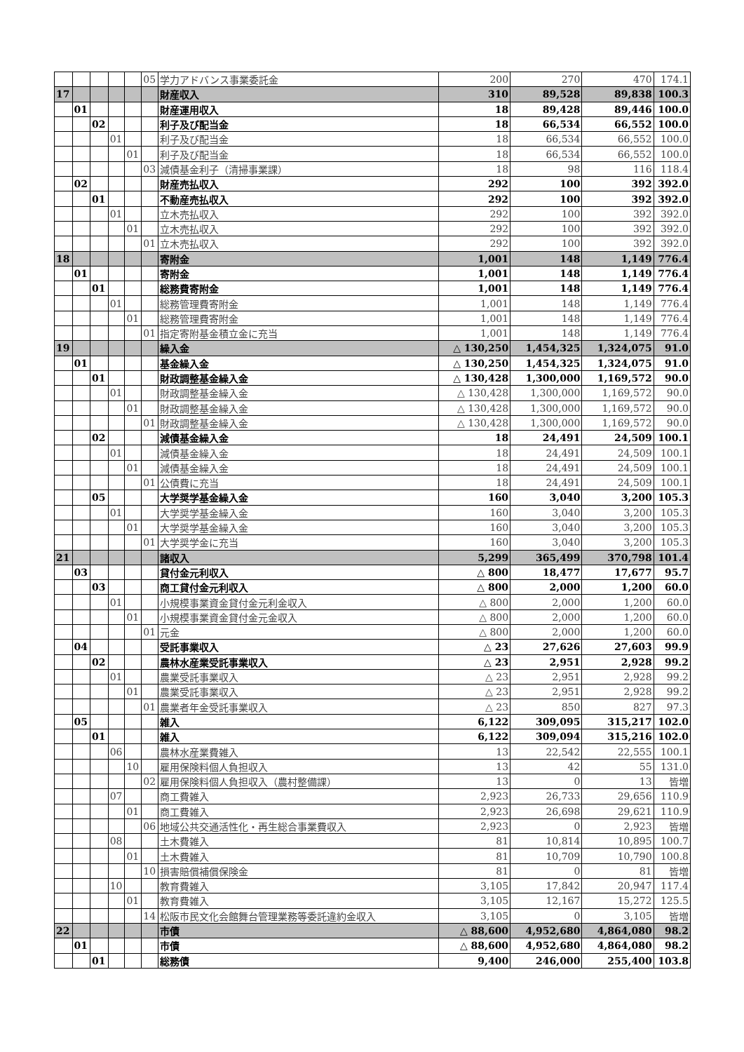| | | | | | 05 | 学力アドバンス事業委託金 | 200 | 270 | 470 | 174.1 |
| 17 | | | | | | 財産収入 | 310 | 89,528 | 89,838 | 100.3 |
| | 01 | | | | | 財産運用収入 | 18 | 89,428 | 89,446 | 100.0 |
| | | 02 | | | | 利子及び配当金 | 18 | 66,534 | 66,552 | 100.0 |
| | | | 01 | | | 利子及び配当金 | 18 | 66,534 | 66,552 | 100.0 |
| | | | | 01 | | 利子及び配当金 | 18 | 66,534 | 66,552 | 100.0 |
| | | | | | 03 | 減債基金利子（清掃事業課） | 18 | 98 | 116 | 118.4 |
| | 02 | | | | | 財産売払収入 | 292 | 100 | 392 | 392.0 |
| | | 01 | | | | 不動産売払収入 | 292 | 100 | 392 | 392.0 |
| | | | 01 | | | 立木売払収入 | 292 | 100 | 392 | 392.0 |
| | | | | 01 | | 立木売払収入 | 292 | 100 | 392 | 392.0 |
| | | | | | 01 | 立木売払収入 | 292 | 100 | 392 | 392.0 |
| 18 | | | | | | 寄附金 | 1,001 | 148 | 1,149 | 776.4 |
| | 01 | | | | | 寄附金 | 1,001 | 148 | 1,149 | 776.4 |
| | | 01 | | | | 総務費寄附金 | 1,001 | 148 | 1,149 | 776.4 |
| | | | 01 | | | 総務管理費寄附金 | 1,001 | 148 | 1,149 | 776.4 |
| | | | | 01 | | 総務管理費寄附金 | 1,001 | 148 | 1,149 | 776.4 |
| | | | | | 01 | 指定寄附基金積立金に充当 | 1,001 | 148 | 1,149 | 776.4 |
| 19 | | | | | | 繰入金 | △ 130,250 | 1,454,325 | 1,324,075 | 91.0 |
| | 01 | | | | | 基金繰入金 | △ 130,250 | 1,454,325 | 1,324,075 | 91.0 |
| | | 01 | | | | 財政調整基金繰入金 | △ 130,428 | 1,300,000 | 1,169,572 | 90.0 |
| | | | 01 | | | 財政調整基金繰入金 | △ 130,428 | 1,300,000 | 1,169,572 | 90.0 |
| | | | | 01 | | 財政調整基金繰入金 | △ 130,428 | 1,300,000 | 1,169,572 | 90.0 |
| | | | | | 01 | 財政調整基金繰入金 | △ 130,428 | 1,300,000 | 1,169,572 | 90.0 |
| | | 02 | | | | 減債基金繰入金 | 18 | 24,491 | 24,509 | 100.1 |
| | | | 01 | | | 減債基金繰入金 | 18 | 24,491 | 24,509 | 100.1 |
| | | | | 01 | | 減債基金繰入金 | 18 | 24,491 | 24,509 | 100.1 |
| | | | | | 01 | 公債費に充当 | 18 | 24,491 | 24,509 | 100.1 |
| | | 05 | | | | 大学奨学基金繰入金 | 160 | 3,040 | 3,200 | 105.3 |
| | | | 01 | | | 大学奨学基金繰入金 | 160 | 3,040 | 3,200 | 105.3 |
| | | | | 01 | | 大学奨学基金繰入金 | 160 | 3,040 | 3,200 | 105.3 |
| | | | | | 01 | 大学奨学金に充当 | 160 | 3,040 | 3,200 | 105.3 |
| 21 | | | | | | 諸収入 | 5,299 | 365,499 | 370,798 | 101.4 |
| | 03 | | | | | 貸付金元利収入 | △ 800 | 18,477 | 17,677 | 95.7 |
| | | 03 | | | | 商工貸付金元利収入 | △ 800 | 2,000 | 1,200 | 60.0 |
| | | | 01 | | | 小規模事業資金貸付金元利金収入 | △ 800 | 2,000 | 1,200 | 60.0 |
| | | | | 01 | | 小規模事業資金貸付金元金収入 | △ 800 | 2,000 | 1,200 | 60.0 |
| | | | | | 01 | 元金 | △ 800 | 2,000 | 1,200 | 60.0 |
| | 04 | | | | | 受託事業収入 | △ 23 | 27,626 | 27,603 | 99.9 |
| | | 02 | | | | 農林水産業受託事業収入 | △ 23 | 2,951 | 2,928 | 99.2 |
| | | | 01 | | | 農業受託事業収入 | △ 23 | 2,951 | 2,928 | 99.2 |
| | | | | 01 | | 農業受託事業収入 | △ 23 | 2,951 | 2,928 | 99.2 |
| | | | | | 01 | 農業者年金受託事業収入 | △ 23 | 850 | 827 | 97.3 |
| | 05 | | | | | 雑入 | 6,122 | 309,095 | 315,217 | 102.0 |
| | | 01 | | | | 雑入 | 6,122 | 309,094 | 315,216 | 102.0 |
| | | | 06 | | | 農林水産業費雑入 | 13 | 22,542 | 22,555 | 100.1 |
| | | | | 10 | | 雇用保険料個人負担収入 | 13 | 42 | 55 | 131.0 |
| | | | | | 02 | 雇用保険料個人負担収入（農村整備課） | 13 | 0 | 13 | 皆増 |
| | | | 07 | | | 商工費雑入 | 2,923 | 26,733 | 29,656 | 110.9 |
| | | | | 01 | | 商工費雑入 | 2,923 | 26,698 | 29,621 | 110.9 |
| | | | | | 06 | 地域公共交通活性化・再生総合事業費収入 | 2,923 | 0 | 2,923 | 皆増 |
| | | | 08 | | | 土木費雑入 | 81 | 10,814 | 10,895 | 100.7 |
| | | | | 01 | | 土木費雑入 | 81 | 10,709 | 10,790 | 100.8 |
| | | | | | 10 | 損害賠償補償保険金 | 81 | 0 | 81 | 皆増 |
| | | | 10 | | | 教育費雑入 | 3,105 | 17,842 | 20,947 | 117.4 |
| | | | | 01 | | 教育費雑入 | 3,105 | 12,167 | 15,272 | 125.5 |
| | | | | | 14 | 松阪市民文化会館舞台管理業務等委託違約金収入 | 3,105 | 0 | 3,105 | 皆増 |
| 22 | | | | | | 市債 | △ 88,600 | 4,952,680 | 4,864,080 | 98.2 |
| | 01 | | | | | 市債 | △ 88,600 | 4,952,680 | 4,864,080 | 98.2 |
| | | 01 | | | | 総務債 | 9,400 | 246,000 | 255,400 | 103.8 |